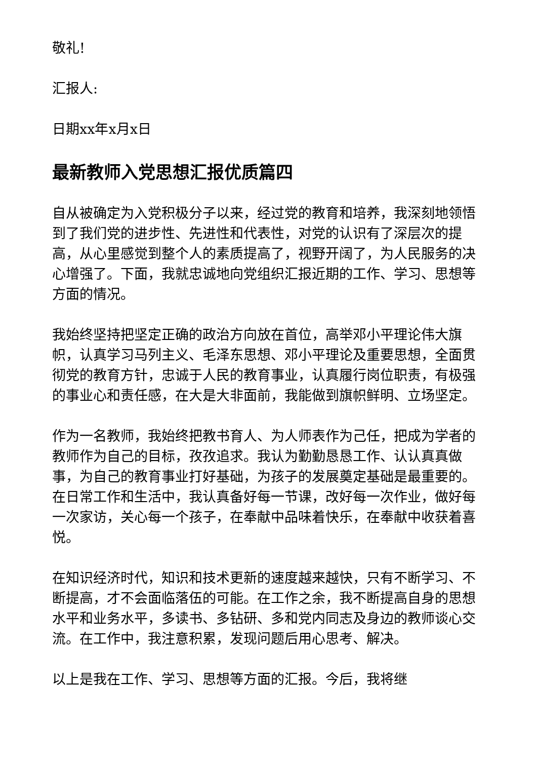敬礼!
汇报人:
日期xx年x月x日
最新教师入党思想汇报优质篇四
自从被确定为入党积极分子以来，经过党的教育和培养，我深刻地领悟到了我们党的进步性、先进性和代表性，对党的认识有了深层次的提高，从心里感觉到整个人的素质提高了，视野开阔了，为人民服务的决心增强了。下面，我就忠诚地向党组织汇报近期的工作、学习、思想等方面的情况。
我始终坚持把坚定正确的政治方向放在首位，高举邓小平理论伟大旗帜，认真学习马列主义、毛泽东思想、邓小平理论及重要思想，全面贯彻党的教育方针，忠诚于人民的教育事业，认真履行岗位职责，有极强的事业心和责任感，在大是大非面前，我能做到旗帜鲜明、立场坚定。
作为一名教师，我始终把教书育人、为人师表作为己任，把成为学者的教师作为自己的目标，孜孜追求。我认为勤勤恳恳工作、认认真真做事，为自己的教育事业打好基础，为孩子的发展奠定基础是最重要的。在日常工作和生活中，我认真备好每一节课，改好每一次作业，做好每一次家访，关心每一个孩子，在奉献中品味着快乐，在奉献中收获着喜悦。
在知识经济时代，知识和技术更新的速度越来越快，只有不断学习、不断提高，才不会面临落伍的可能。在工作之余，我不断提高自身的思想水平和业务水平，多读书、多钻研、多和党内同志及身边的教师谈心交流。在工作中，我注意积累，发现问题后用心思考、解决。
以上是我在工作、学习、思想等方面的汇报。今后，我将继